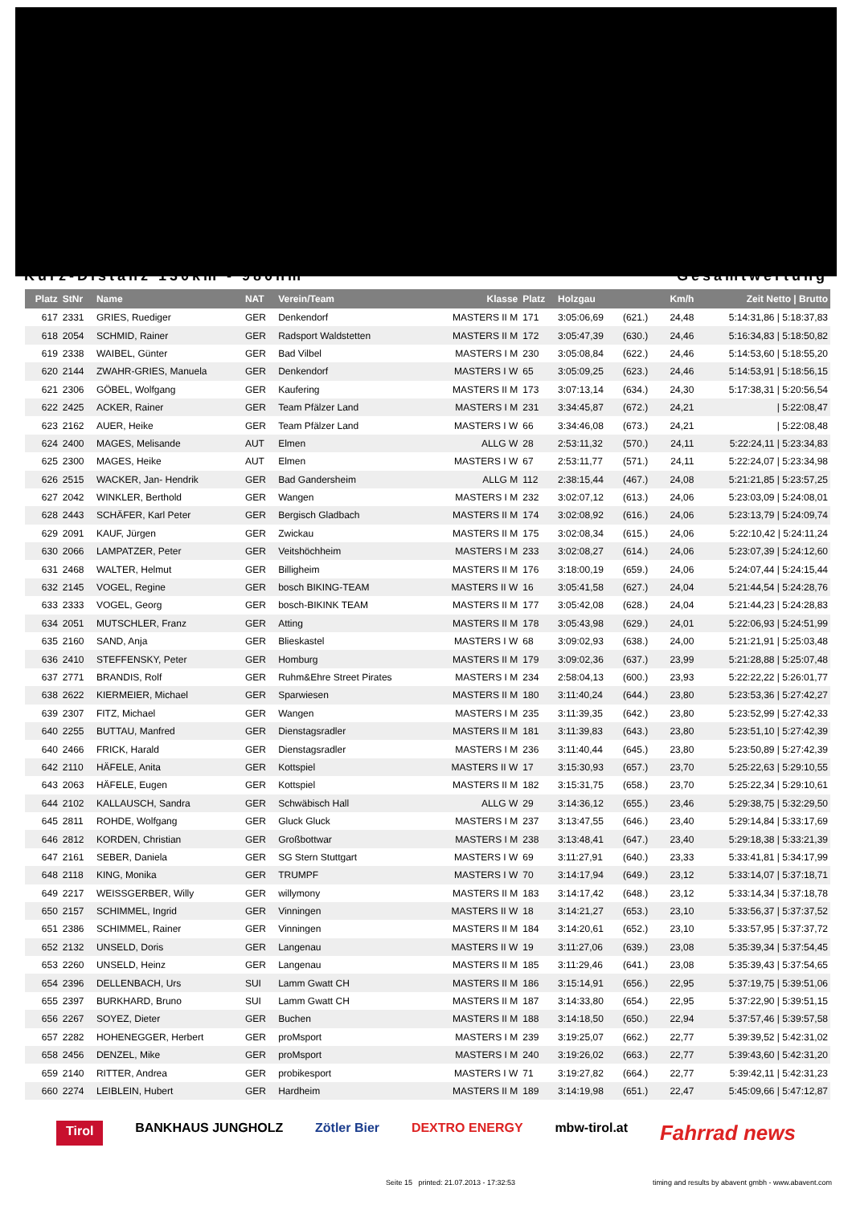Kurz-Distanz 130km - 980hm Gesamtwertung
| Platz | StNr | Name | NAT | Verein/Team | Klasse | Platz | Holzgau | | Km/h | Zeit Netto / Brutto |
| --- | --- | --- | --- | --- | --- | --- | --- | --- | --- | --- |
| 617 | 2331 | GRIES, Ruediger | GER | Denkendorf | MASTERS II M | 171 | 3:05:06,69 | (621.) | 24,48 | 5:14:31,86 / 5:18:37,83 |
| 618 | 2054 | SCHMID, Rainer | GER | Radsport Waldstetten | MASTERS II M | 172 | 3:05:47,39 | (630.) | 24,46 | 5:16:34,83 / 5:18:50,82 |
| 619 | 2338 | WAIBEL, Günter | GER | Bad Vilbel | MASTERS I M | 230 | 3:05:08,84 | (622.) | 24,46 | 5:14:53,60 / 5:18:55,20 |
| 620 | 2144 | ZWAHR-GRIES, Manuela | GER | Denkendorf | MASTERS I W | 65 | 3:05:09,25 | (623.) | 24,46 | 5:14:53,91 / 5:18:56,15 |
| 621 | 2306 | GÖBEL, Wolfgang | GER | Kaufering | MASTERS II M | 173 | 3:07:13,14 | (634.) | 24,30 | 5:17:38,31 / 5:20:56,54 |
| 622 | 2425 | ACKER, Rainer | GER | Team Pfälzer Land | MASTERS I M | 231 | 3:34:45,87 | (672.) | 24,21 | / 5:22:08,47 |
| 623 | 2162 | AUER, Heike | GER | Team Pfälzer Land | MASTERS I W | 66 | 3:34:46,08 | (673.) | 24,21 | / 5:22:08,48 |
| 624 | 2400 | MAGES, Melisande | AUT | Elmen | ALLG W | 28 | 2:53:11,32 | (570.) | 24,11 | 5:22:24,11 / 5:23:34,83 |
| 625 | 2300 | MAGES, Heike | AUT | Elmen | MASTERS I W | 67 | 2:53:11,77 | (571.) | 24,11 | 5:22:24,07 / 5:23:34,98 |
| 626 | 2515 | WACKER, Jan- Hendrik | GER | Bad Gandersheim | ALLG M | 112 | 2:38:15,44 | (467.) | 24,08 | 5:21:21,85 / 5:23:57,25 |
| 627 | 2042 | WINKLER, Berthold | GER | Wangen | MASTERS I M | 232 | 3:02:07,12 | (613.) | 24,06 | 5:23:03,09 / 5:24:08,01 |
| 628 | 2443 | SCHÄFER, Karl Peter | GER | Bergisch Gladbach | MASTERS II M | 174 | 3:02:08,92 | (616.) | 24,06 | 5:23:13,79 / 5:24:09,74 |
| 629 | 2091 | KAUF, Jürgen | GER | Zwickau | MASTERS II M | 175 | 3:02:08,34 | (615.) | 24,06 | 5:22:10,42 / 5:24:11,24 |
| 630 | 2066 | LAMPATZER, Peter | GER | Veitshöchheim | MASTERS I M | 233 | 3:02:08,27 | (614.) | 24,06 | 5:23:07,39 / 5:24:12,60 |
| 631 | 2468 | WALTER, Helmut | GER | Billigheim | MASTERS II M | 176 | 3:18:00,19 | (659.) | 24,06 | 5:24:07,44 / 5:24:15,44 |
| 632 | 2145 | VOGEL, Regine | GER | bosch BIKING-TEAM | MASTERS II W | 16 | 3:05:41,58 | (627.) | 24,04 | 5:21:44,54 / 5:24:28,76 |
| 633 | 2333 | VOGEL, Georg | GER | bosch-BIKINK TEAM | MASTERS II M | 177 | 3:05:42,08 | (628.) | 24,04 | 5:21:44,23 / 5:24:28,83 |
| 634 | 2051 | MUTSCHLER, Franz | GER | Atting | MASTERS II M | 178 | 3:05:43,98 | (629.) | 24,01 | 5:22:06,93 / 5:24:51,99 |
| 635 | 2160 | SAND, Anja | GER | Blieskastel | MASTERS I W | 68 | 3:09:02,93 | (638.) | 24,00 | 5:21:21,91 / 5:25:03,48 |
| 636 | 2410 | STEFFENSKY, Peter | GER | Homburg | MASTERS II M | 179 | 3:09:02,36 | (637.) | 23,99 | 5:21:28,88 / 5:25:07,48 |
| 637 | 2771 | BRANDIS, Rolf | GER | Ruhm&Ehre Street Pirates | MASTERS I M | 234 | 2:58:04,13 | (600.) | 23,93 | 5:22:22,22 / 5:26:01,77 |
| 638 | 2622 | KIERMEIER, Michael | GER | Sparwiesen | MASTERS II M | 180 | 3:11:40,24 | (644.) | 23,80 | 5:23:53,36 / 5:27:42,27 |
| 639 | 2307 | FITZ, Michael | GER | Wangen | MASTERS I M | 235 | 3:11:39,35 | (642.) | 23,80 | 5:23:52,99 / 5:27:42,33 |
| 640 | 2255 | BUTTAU, Manfred | GER | Dienstagsradler | MASTERS II M | 181 | 3:11:39,83 | (643.) | 23,80 | 5:23:51,10 / 5:27:42,39 |
| 640 | 2466 | FRICK, Harald | GER | Dienstagsradler | MASTERS I M | 236 | 3:11:40,44 | (645.) | 23,80 | 5:23:50,89 / 5:27:42,39 |
| 642 | 2110 | HÄFELE, Anita | GER | Kottspiel | MASTERS II W | 17 | 3:15:30,93 | (657.) | 23,70 | 5:25:22,63 / 5:29:10,55 |
| 643 | 2063 | HÄFELE, Eugen | GER | Kottspiel | MASTERS II M | 182 | 3:15:31,75 | (658.) | 23,70 | 5:25:22,34 / 5:29:10,61 |
| 644 | 2102 | KALLAUSCH, Sandra | GER | Schwäbisch Hall | ALLG W | 29 | 3:14:36,12 | (655.) | 23,46 | 5:29:38,75 / 5:32:29,50 |
| 645 | 2811 | ROHDE, Wolfgang | GER | Gluck Gluck | MASTERS I M | 237 | 3:13:47,55 | (646.) | 23,40 | 5:29:14,84 / 5:33:17,69 |
| 646 | 2812 | KORDEN, Christian | GER | Großbottwar | MASTERS I M | 238 | 3:13:48,41 | (647.) | 23,40 | 5:29:18,38 / 5:33:21,39 |
| 647 | 2161 | SEBER, Daniela | GER | SG Stern Stuttgart | MASTERS I W | 69 | 3:11:27,91 | (640.) | 23,33 | 5:33:41,81 / 5:34:17,99 |
| 648 | 2118 | KING, Monika | GER | TRUMPF | MASTERS I W | 70 | 3:14:17,94 | (649.) | 23,12 | 5:33:14,07 / 5:37:18,71 |
| 649 | 2217 | WEISSGERBER, Willy | GER | willymony | MASTERS II M | 183 | 3:14:17,42 | (648.) | 23,12 | 5:33:14,34 / 5:37:18,78 |
| 650 | 2157 | SCHIMMEL, Ingrid | GER | Vinningen | MASTERS II W | 18 | 3:14:21,27 | (653.) | 23,10 | 5:33:56,37 / 5:37:37,52 |
| 651 | 2386 | SCHIMMEL, Rainer | GER | Vinningen | MASTERS II M | 184 | 3:14:20,61 | (652.) | 23,10 | 5:33:57,95 / 5:37:37,72 |
| 652 | 2132 | UNSELD, Doris | GER | Langenau | MASTERS II W | 19 | 3:11:27,06 | (639.) | 23,08 | 5:35:39,34 / 5:37:54,45 |
| 653 | 2260 | UNSELD, Heinz | GER | Langenau | MASTERS II M | 185 | 3:11:29,46 | (641.) | 23,08 | 5:35:39,43 / 5:37:54,65 |
| 654 | 2396 | DELLENBACH, Urs | SUI | Lamm Gwatt CH | MASTERS II M | 186 | 3:15:14,91 | (656.) | 22,95 | 5:37:19,75 / 5:39:51,06 |
| 655 | 2397 | BURKHARD, Bruno | SUI | Lamm Gwatt CH | MASTERS II M | 187 | 3:14:33,80 | (654.) | 22,95 | 5:37:22,90 / 5:39:51,15 |
| 656 | 2267 | SOYEZ, Dieter | GER | Buchen | MASTERS II M | 188 | 3:14:18,50 | (650.) | 22,94 | 5:37:57,46 / 5:39:57,58 |
| 657 | 2282 | HOHENEGGER, Herbert | GER | proMsport | MASTERS I M | 239 | 3:19:25,07 | (662.) | 22,77 | 5:39:39,52 / 5:42:31,02 |
| 658 | 2456 | DENZEL, Mike | GER | proMsport | MASTERS I M | 240 | 3:19:26,02 | (663.) | 22,77 | 5:39:43,60 / 5:42:31,20 |
| 659 | 2140 | RITTER, Andrea | GER | probikesport | MASTERS I W | 71 | 3:19:27,82 | (664.) | 22,77 | 5:39:42,11 / 5:42:31,23 |
| 660 | 2274 | LEIBLEIN, Hubert | GER | Hardheim | MASTERS II M | 189 | 3:14:19,98 | (651.) | 22,47 | 5:45:09,66 / 5:47:12,87 |
Tirol BANKHAUS JUNGHOLZ Zötler Bier DEXTRO ENERGY mbw-tirol.at Fahrrad news
Seite 15 printed: 21.07.2013 - 17:32:53
timing and results by abavent gmbh - www.abavent.com